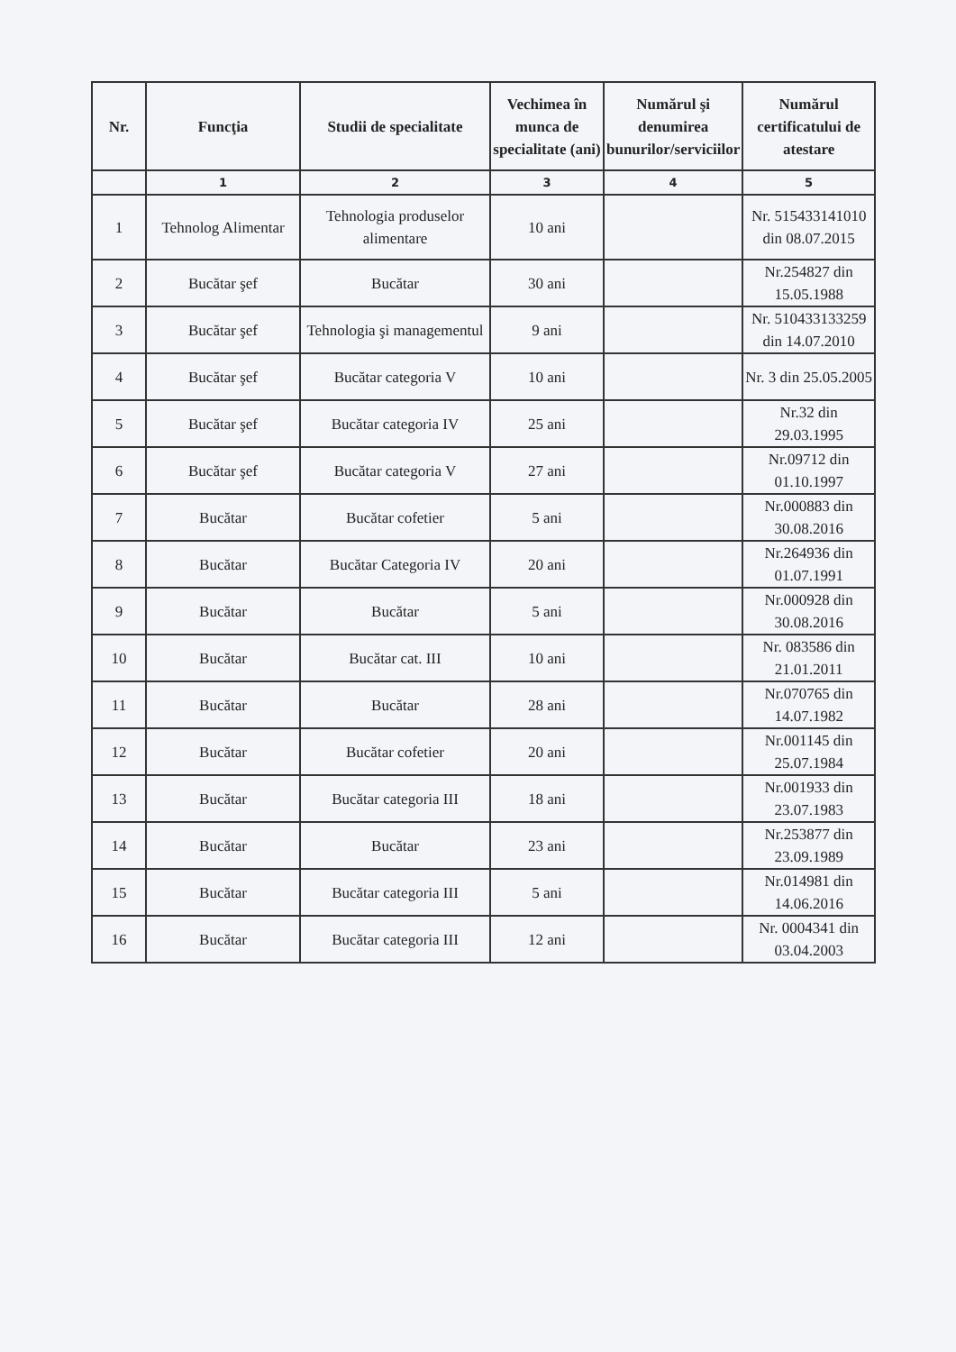| Nr. | Funcţia | Studii de specialitate | Vechimea în munca de specialitate (ani) | Numărul şi denumirea bunurilor/serviciilor | Numărul certificatului de atestare |
| --- | --- | --- | --- | --- | --- |
| | 1 | 2 | 3 | 4 | 5 |
| 1 | Tehnolog Alimentar | Tehnologia produselor alimentare | 10 ani | | Nr. 515433141010 din 08.07.2015 |
| 2 | Bucătar şef | Bucătar | 30 ani | | Nr.254827 din 15.05.1988 |
| 3 | Bucătar şef | Tehnologia şi managementul | 9 ani | | Nr. 510433133259 din 14.07.2010 |
| 4 | Bucătar şef | Bucătar categoria V | 10 ani | | Nr. 3 din 25.05.2005 |
| 5 | Bucătar şef | Bucătar categoria IV | 25 ani | | Nr.32 din 29.03.1995 |
| 6 | Bucătar şef | Bucătar categoria V | 27 ani | | Nr.09712 din 01.10.1997 |
| 7 | Bucătar | Bucătar cofetier | 5 ani | | Nr.000883 din 30.08.2016 |
| 8 | Bucătar | Bucătar Categoria IV | 20 ani | | Nr.264936 din 01.07.1991 |
| 9 | Bucătar | Bucătar | 5 ani | | Nr.000928 din 30.08.2016 |
| 10 | Bucătar | Bucătar cat. III | 10 ani | | Nr. 083586 din 21.01.2011 |
| 11 | Bucătar | Bucătar | 28 ani | | Nr.070765 din 14.07.1982 |
| 12 | Bucătar | Bucătar cofetier | 20 ani | | Nr.001145 din 25.07.1984 |
| 13 | Bucătar | Bucătar categoria III | 18 ani | | Nr.001933 din 23.07.1983 |
| 14 | Bucătar | Bucătar | 23 ani | | Nr.253877 din 23.09.1989 |
| 15 | Bucătar | Bucătar categoria III | 5 ani | | Nr.014981 din 14.06.2016 |
| 16 | Bucătar | Bucătar categoria III | 12 ani | | Nr. 0004341 din 03.04.2003 |